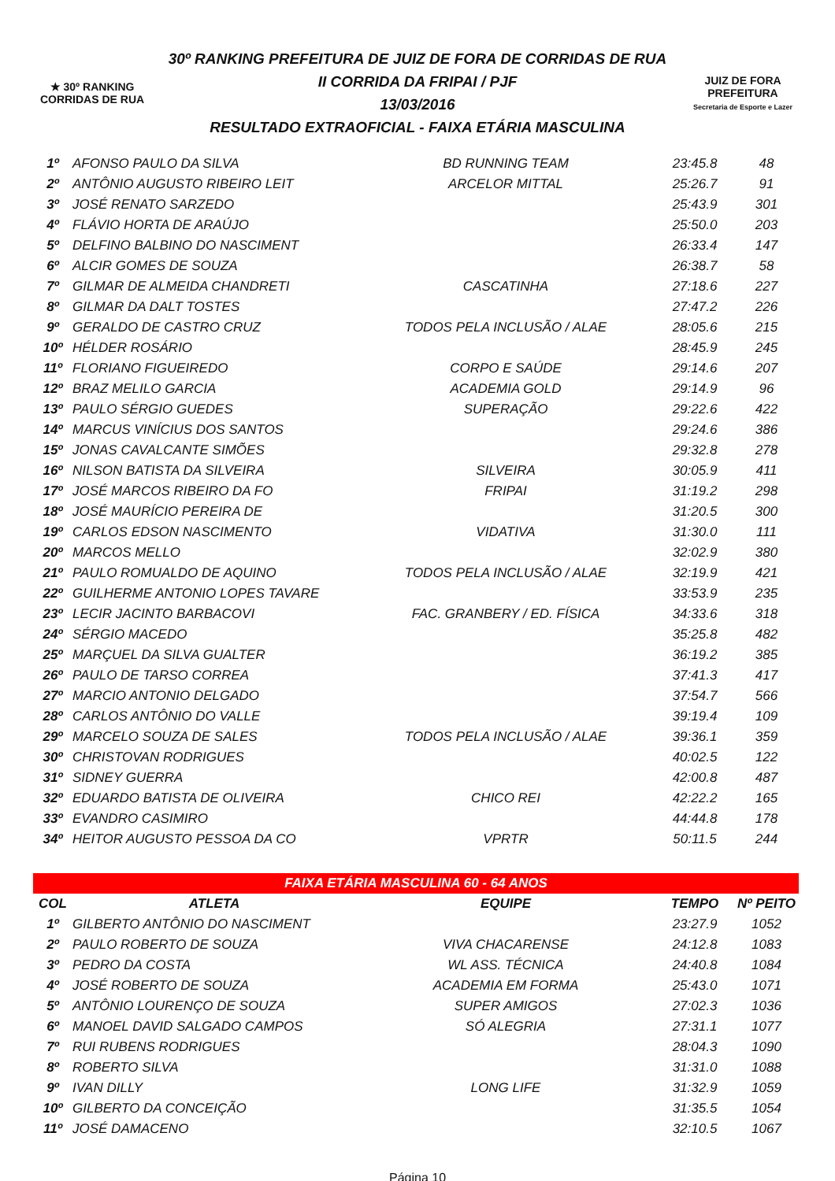★ 30º RANKING
CORRIDAS DE RUA
30º RANKING PREFEITURA DE JUIZ DE FORA DE CORRIDAS DE RUA
II CORRIDA DA FRIPAI / PJF
13/03/2016
RESULTADO EXTRAOFICIAL - FAIXA ETÁRIA MASCULINA
JUIZ DE FORA
PREFEITURA
Secretaria de Esporte e Lazer
| 1º | AFONSO PAULO DA SILVA | BD RUNNING TEAM | 23:45.8 | 48 |
| 2º | ANTÔNIO AUGUSTO RIBEIRO LEIT | ARCELOR MITTAL | 25:26.7 | 91 |
| 3º | JOSÉ RENATO SARZEDO | | 25:43.9 | 301 |
| 4º | FLÁVIO HORTA DE ARAÚJO | | 25:50.0 | 203 |
| 5º | DELFINO BALBINO DO NASCIMENT | | 26:33.4 | 147 |
| 6º | ALCIR GOMES DE SOUZA | | 26:38.7 | 58 |
| 7º | GILMAR DE ALMEIDA CHANDRETI | CASCATINHA | 27:18.6 | 227 |
| 8º | GILMAR DA DALT TOSTES | | 27:47.2 | 226 |
| 9º | GERALDO DE CASTRO CRUZ | TODOS PELA INCLUSÃO / ALAE | 28:05.6 | 215 |
| 10º | HÉLDER ROSÁRIO | | 28:45.9 | 245 |
| 11º | FLORIANO FIGUEIREDO | CORPO E SAÚDE | 29:14.6 | 207 |
| 12º | BRAZ MELILO GARCIA | ACADEMIA GOLD | 29:14.9 | 96 |
| 13º | PAULO SÉRGIO GUEDES | SUPERAÇÃO | 29:22.6 | 422 |
| 14º | MARCUS VINÍCIUS DOS SANTOS | | 29:24.6 | 386 |
| 15º | JONAS CAVALCANTE SIMÕES | | 29:32.8 | 278 |
| 16º | NILSON BATISTA DA SILVEIRA | SILVEIRA | 30:05.9 | 411 |
| 17º | JOSÉ MARCOS RIBEIRO DA FO | FRIPAI | 31:19.2 | 298 |
| 18º | JOSÉ MAURÍCIO PEREIRA DE | | 31:20.5 | 300 |
| 19º | CARLOS EDSON NASCIMENTO | VIDATIVA | 31:30.0 | 111 |
| 20º | MARCOS MELLO | | 32:02.9 | 380 |
| 21º | PAULO ROMUALDO DE AQUINO | TODOS PELA INCLUSÃO / ALAE | 32:19.9 | 421 |
| 22º | GUILHERME ANTONIO LOPES TAVARE | | 33:53.9 | 235 |
| 23º | LECIR JACINTO BARBACOVI | FAC. GRANBERY / ED. FÍSICA | 34:33.6 | 318 |
| 24º | SÉRGIO MACEDO | | 35:25.8 | 482 |
| 25º | MARÇUEL DA SILVA GUALTER | | 36:19.2 | 385 |
| 26º | PAULO DE TARSO CORREA | | 37:41.3 | 417 |
| 27º | MARCIO ANTONIO DELGADO | | 37:54.7 | 566 |
| 28º | CARLOS ANTÔNIO DO VALLE | | 39:19.4 | 109 |
| 29º | MARCELO SOUZA DE SALES | TODOS PELA INCLUSÃO / ALAE | 39:36.1 | 359 |
| 30º | CHRISTOVAN RODRIGUES | | 40:02.5 | 122 |
| 31º | SIDNEY GUERRA | | 42:00.8 | 487 |
| 32º | EDUARDO BATISTA DE OLIVEIRA | CHICO REI | 42:22.2 | 165 |
| 33º | EVANDRO CASIMIRO | | 44:44.8 | 178 |
| 34º | HEITOR AUGUSTO PESSOA DA CO | VPRTR | 50:11.5 | 244 |
| FAIXA ETÁRIA MASCULINA 60 - 64 ANOS | | | | |
| --- | --- | --- | --- | --- |
| COL | ATLETA | EQUIPE | TEMPO | Nº PEITO |
| 1º | GILBERTO ANTÔNIO DO NASCIMENT | | 23:27.9 | 1052 |
| 2º | PAULO ROBERTO DE SOUZA | VIVA CHACARENSE | 24:12.8 | 1083 |
| 3º | PEDRO DA COSTA | WL ASS. TÉCNICA | 24:40.8 | 1084 |
| 4º | JOSÉ ROBERTO DE SOUZA | ACADEMIA EM FORMA | 25:43.0 | 1071 |
| 5º | ANTÔNIO LOURENÇO DE SOUZA | SUPER AMIGOS | 27:02.3 | 1036 |
| 6º | MANOEL DAVID SALGADO CAMPOS | SÓ ALEGRIA | 27:31.1 | 1077 |
| 7º | RUI RUBENS RODRIGUES | | 28:04.3 | 1090 |
| 8º | ROBERTO SILVA | | 31:31.0 | 1088 |
| 9º | IVAN DILLY | LONG LIFE | 31:32.9 | 1059 |
| 10º | GILBERTO DA CONCEIÇÃO | | 31:35.5 | 1054 |
| 11º | JOSÉ DAMACENO | | 32:10.5 | 1067 |
Página 10